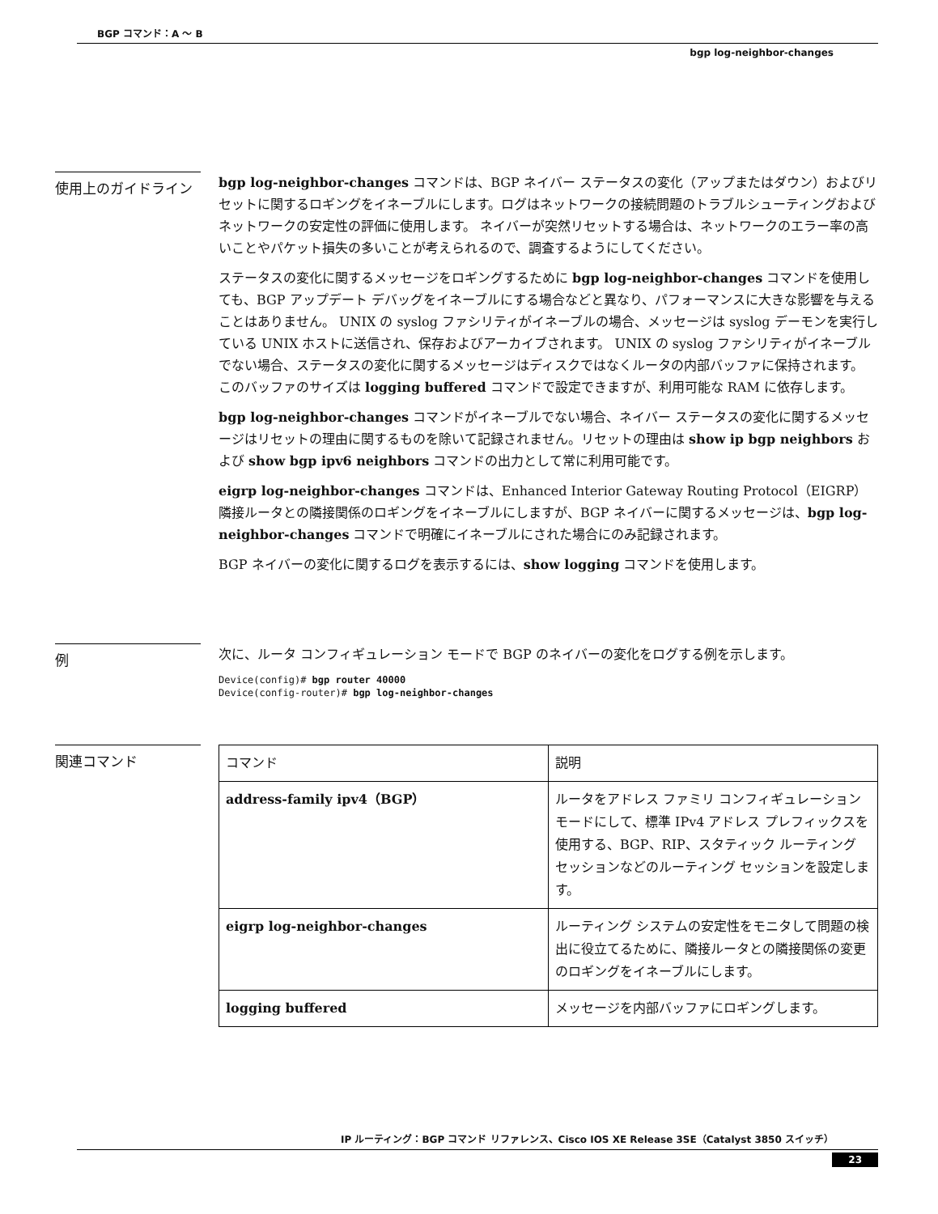BGP コマンド：A ～ B
bgp log-neighbor-changes
使用上のガイドライン
bgp log-neighbor-changes コマンドは、BGP ネイバー ステータスの変化（アップまたはダウン）およびリセットに関するロギングをイネーブルにします。ログはネットワークの接続問題のトラブルシューティングおよびネットワークの安定性の評価に使用します。 ネイバーが突然リセットする場合は、ネットワークのエラー率の高いことやパケット損失の多いことが考えられるので、調査するようにしてください。
ステータスの変化に関するメッセージをロギングするために bgp log-neighbor-changes コマンドを使用しても、BGP アップデート デバッグをイネーブルにする場合などと異なり、パフォーマンスに大きな影響を与えることはありません。 UNIX の syslog ファシリティがイネーブルの場合、メッセージは syslog デーモンを実行している UNIX ホストに送信され、保存およびアーカイブされます。 UNIX の syslog ファシリティがイネーブルでない場合、ステータスの変化に関するメッセージはディスクではなくルータの内部バッファに保持されます。 このバッファのサイズは logging buffered コマンドで設定できますが、利用可能な RAM に依存します。
bgp log-neighbor-changes コマンドがイネーブルでない場合、ネイバー ステータスの変化に関するメッセージはリセットの理由に関するものを除いて記録されません。リセットの理由は show ip bgp neighbors および show bgp ipv6 neighbors コマンドの出力として常に利用可能です。
eigrp log-neighbor-changes コマンドは、Enhanced Interior Gateway Routing Protocol（EIGRP）隣接ルータとの隣接関係のロギングをイネーブルにしますが、BGP ネイバーに関するメッセージは、bgp log-neighbor-changes コマンドで明確にイネーブルにされた場合にのみ記録されます。
BGP ネイバーの変化に関するログを表示するには、show logging コマンドを使用します。
例
次に、ルータ コンフィギュレーション モードで BGP のネイバーの変化をログする例を示します。
Device(config)# bgp router 40000
Device(config-router)# bgp log-neighbor-changes
関連コマンド
| コマンド | 説明 |
| --- | --- |
| address-family ipv4（BGP） | ルータをアドレス ファミリ コンフィギュレーション モードにして、標準 IPv4 アドレス プレフィックスを使用する、BGP、RIP、スタティック ルーティング セッションなどのルーティング セッションを設定します。 |
| eigrp log-neighbor-changes | ルーティング システムの安定性をモニタして問題の検出に役立てるために、隣接ルータとの隣接関係の変更のロギングをイネーブルにします。 |
| logging buffered | メッセージを内部バッファにロギングします。 |
IP ルーティング：BGP コマンド リファレンス、Cisco IOS XE Release 3SE（Catalyst 3850 スイッチ）
23